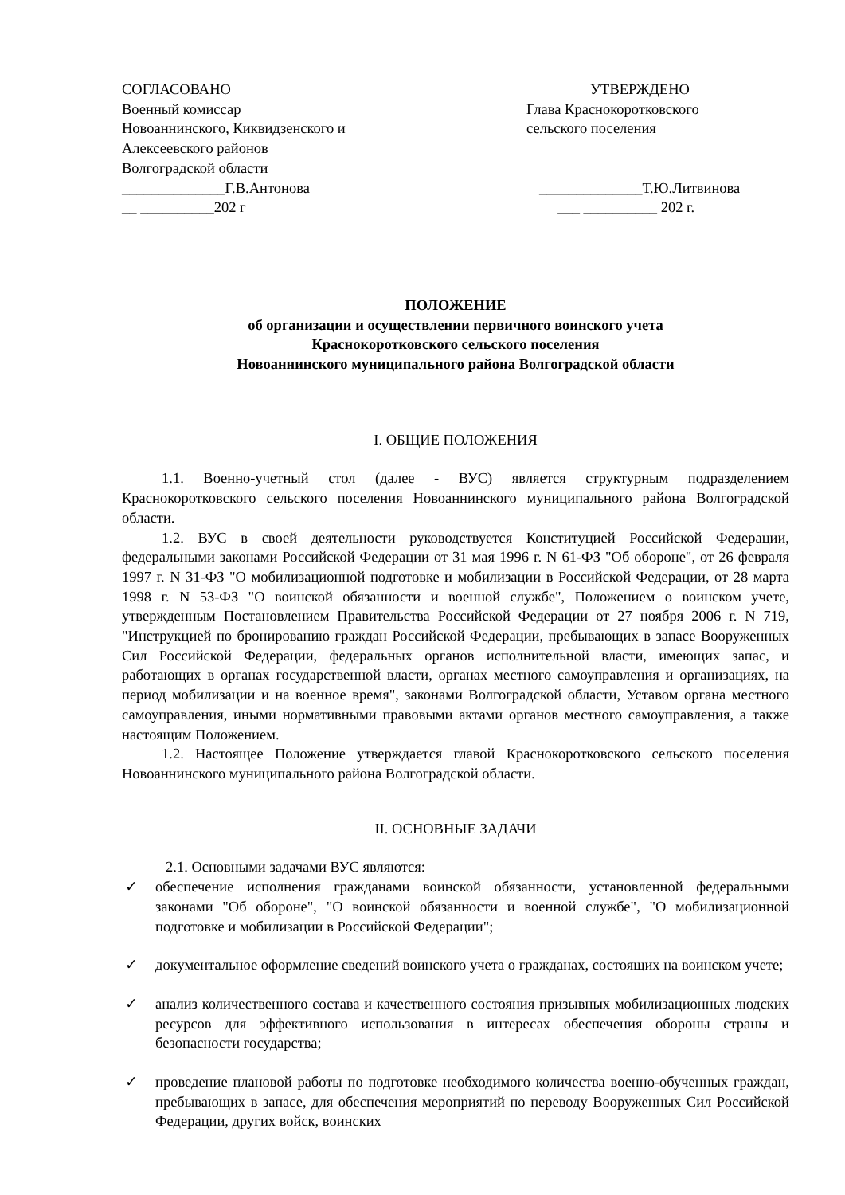СОГЛАСОВАНО
Военный комиссар
Новоаннинского, Киквидзенского и
Алексеевского районов
Волгоградской области
______________Г.В.Антонова
__ __________202 г
УТВЕРЖДЕНО
Глава Краснокоротковского
сельского поселения
______________Т.Ю.Литвинова
___ __________ 202 г.
ПОЛОЖЕНИЕ
об организации и осуществлении первичного воинского учета
Краснокоротковского сельского поселения
Новоаннинского муниципального района Волгоградской области
I. ОБЩИЕ ПОЛОЖЕНИЯ
1.1. Военно-учетный стол (далее - ВУС) является структурным подразделением Краснокоротковского сельского поселения Новоаннинского муниципального района Волгоградской области.
1.2. ВУС в своей деятельности руководствуется Конституцией Российской Федерации, федеральными законами Российской Федерации от 31 мая 1996 г. N 61-ФЗ "Об обороне", от 26 февраля 1997 г. N 31-ФЗ "О мобилизационной подготовке и мобилизации в Российской Федерации, от 28 марта 1998 г. N 53-ФЗ "О воинской обязанности и военной службе", Положением о воинском учете, утвержденным Постановлением Правительства Российской Федерации от 27 ноября 2006 г. N 719, "Инструкцией по бронированию граждан Российской Федерации, пребывающих в запасе Вооруженных Сил Российской Федерации, федеральных органов исполнительной власти, имеющих запас, и работающих в органах государственной власти, органах местного самоуправления и организациях, на период мобилизации и на военное время", законами Волгоградской области, Уставом органа местного самоуправления, иными нормативными правовыми актами органов местного самоуправления, а также настоящим Положением.
1.2. Настоящее Положение утверждается главой Краснокоротковского сельского поселения Новоаннинского муниципального района Волгоградской области.
II. ОСНОВНЫЕ ЗАДАЧИ
2.1. Основными задачами ВУС являются:
✓ обеспечение исполнения гражданами воинской обязанности, установленной федеральными законами "Об обороне", "О воинской обязанности и военной службе", "О мобилизационной подготовке и мобилизации в Российской Федерации";
✓ документальное оформление сведений воинского учета о гражданах, состоящих на воинском учете;
✓ анализ количественного состава и качественного состояния призывных мобилизационных людских ресурсов для эффективного использования в интересах обеспечения обороны страны и безопасности государства;
✓ проведение плановой работы по подготовке необходимого количества военно-обученных граждан, пребывающих в запасе, для обеспечения мероприятий по переводу Вооруженных Сил Российской Федерации, других войск, воинских